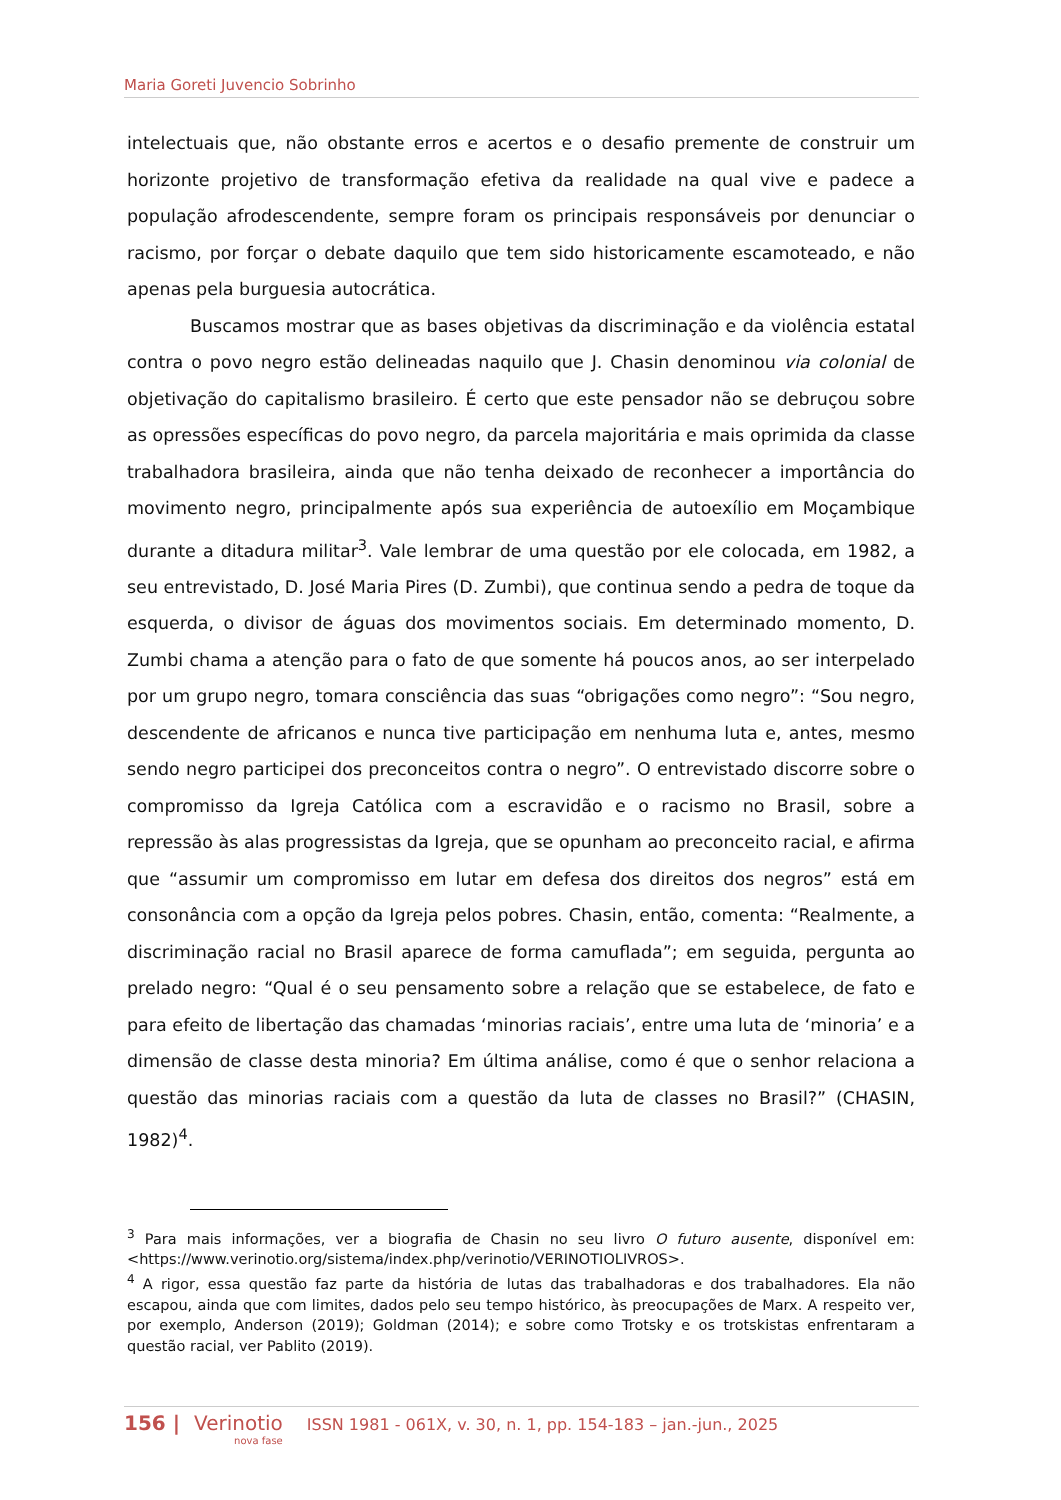Maria Goreti Juvencio Sobrinho
intelectuais que, não obstante erros e acertos e o desafio premente de construir um horizonte projetivo de transformação efetiva da realidade na qual vive e padece a população afrodescendente, sempre foram os principais responsáveis por denunciar o racismo, por forçar o debate daquilo que tem sido historicamente escamoteado, e não apenas pela burguesia autocrática.
Buscamos mostrar que as bases objetivas da discriminação e da violência estatal contra o povo negro estão delineadas naquilo que J. Chasin denominou via colonial de objetivação do capitalismo brasileiro. É certo que este pensador não se debruçou sobre as opressões específicas do povo negro, da parcela majoritária e mais oprimida da classe trabalhadora brasileira, ainda que não tenha deixado de reconhecer a importância do movimento negro, principalmente após sua experiência de autoexílio em Moçambique durante a ditadura militar<sup>3</sup>. Vale lembrar de uma questão por ele colocada, em 1982, a seu entrevistado, D. José Maria Pires (D. Zumbi), que continua sendo a pedra de toque da esquerda, o divisor de águas dos movimentos sociais. Em determinado momento, D. Zumbi chama a atenção para o fato de que somente há poucos anos, ao ser interpelado por um grupo negro, tomara consciência das suas “obrigações como negro”: “Sou negro, descendente de africanos e nunca tive participação em nenhuma luta e, antes, mesmo sendo negro participei dos preconceitos contra o negro”. O entrevistado discorre sobre o compromisso da Igreja Católica com a escravidão e o racismo no Brasil, sobre a repressão às alas progressistas da Igreja, que se opunham ao preconceito racial, e afirma que “assumir um compromisso em lutar em defesa dos direitos dos negros” está em consonância com a opção da Igreja pelos pobres. Chasin, então, comenta: “Realmente, a discriminação racial no Brasil aparece de forma camuflada”; em seguida, pergunta ao prelado negro: “Qual é o seu pensamento sobre a relação que se estabelece, de fato e para efeito de libertação das chamadas ‘minorias raciais’, entre uma luta de ‘minoria’ e a dimensão de classe desta minoria? Em última análise, como é que o senhor relaciona a questão das minorias raciais com a questão da luta de classes no Brasil?” (CHASIN, 1982)<sup>4</sup>.
<sup>3</sup> Para mais informações, ver a biografia de Chasin no seu livro O futuro ausente, disponível em: <https://www.verinotio.org/sistema/index.php/verinotio/VERINOTIOLIVROS>.
<sup>4</sup> A rigor, essa questão faz parte da história de lutas das trabalhadoras e dos trabalhadores. Ela não escapou, ainda que com limites, dados pelo seu tempo histórico, às preocupações de Marx. A respeito ver, por exemplo, Anderson (2019); Goldman (2014); e sobre como Trotsky e os trotskistas enfrentaram a questão racial, ver Pablito (2019).
156 | Verinotio
nova fase ISSN 1981 - 061X, v. 30, n. 1, pp. 154-183 – jan.-jun., 2025